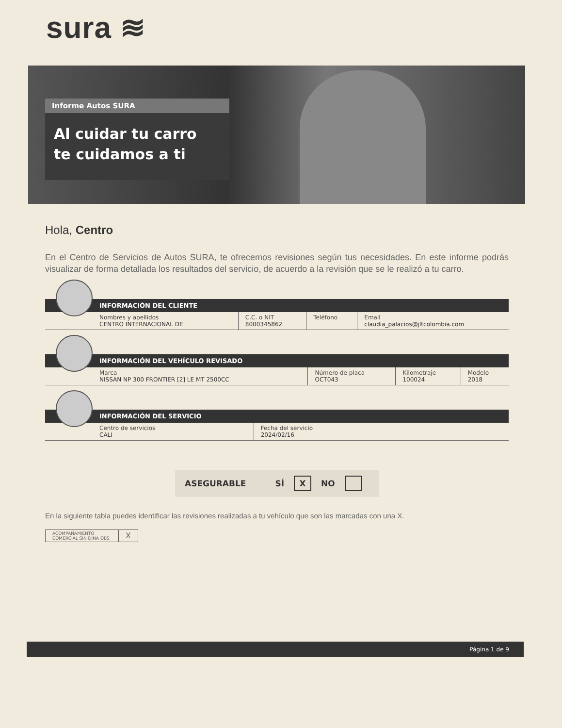sura ≋
Informe Autos SURA
Al cuidar tu carro
te cuidamos a ti
Hola, Centro
En el Centro de Servicios de Autos SURA, te ofrecemos revisiones según tus necesidades. En este informe podrás visualizar de forma detallada los resultados del servicio, de acuerdo a la revisión que se le realizó a tu carro.
INFORMACIÓN DEL CLIENTE
| Nombres y apellidos CENTRO INTERNACIONAL DE | C.C. o NIT 8000345862 | Teléfono | Email claudia_palacios@jltcolombia.com |
INFORMACIÓN DEL VEHÍCULO REVISADO
| Marca NISSAN NP 300 FRONTIER [2] LE MT 2500CC | Número de placa OCT043 | Kilometraje 100024 | Modelo 2018 |
INFORMACIÓN DEL SERVICIO
| Centro de servicios CALI | Fecha del servicio 2024/02/16 |
ASEGURABLE SÍ X NO
En la siguiente tabla puedes identificar las revisiones realizadas a tu vehículo que son las marcadas con una X.
| ACOMPAÑAMIENTO COMERCIAL SIN DINA OBS | X |
Página 1 de 9